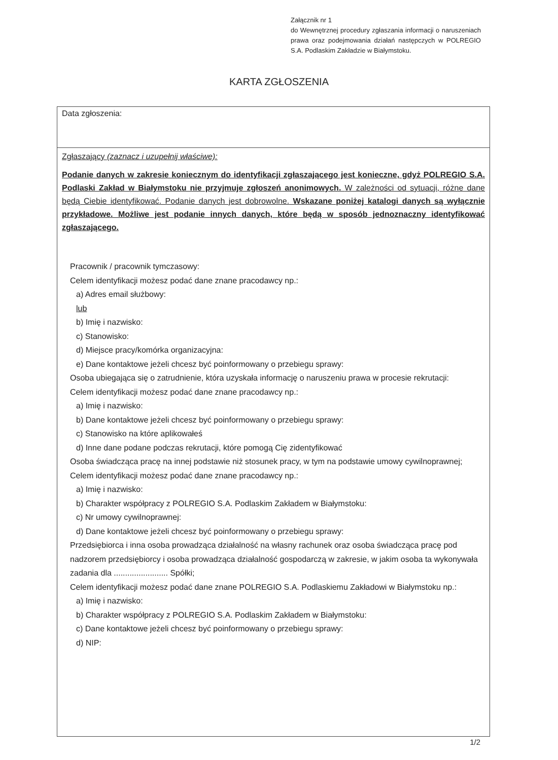Załącznik nr 1
do Wewnętrznej procedury zgłaszania informacji o naruszeniach prawa oraz podejmowania działań następczych w POLREGIO S.A. Podlaskim Zakładzie w Białymstoku.
KARTA ZGŁOSZENIA
Data zgłoszenia:
Zgłaszający (zaznacz i uzupełnij właściwe):
Podanie danych w zakresie koniecznym do identyfikacji zgłaszającego jest konieczne, gdyż POLREGIO S.A. Podlaski Zakład w Białymstoku nie przyjmuje zgłoszeń anonimowych. W zależności od sytuacji, różne dane będą Ciebie identyfikować. Podanie danych jest dobrowolne. Wskazane poniżej katalogi danych są wyłącznie przykładowe. Możliwe jest podanie innych danych, które będą w sposób jednoznaczny identyfikować zgłaszającego.
Pracownik / pracownik tymczasowy:
Celem identyfikacji możesz podać dane znane pracodawcy np.:
a) Adres email służbowy:
lub
b) Imię i nazwisko:
c) Stanowisko:
d) Miejsce pracy/komórka organizacyjna:
e) Dane kontaktowe jeżeli chcesz być poinformowany o przebiegu sprawy:
Osoba ubiegająca się o zatrudnienie, która uzyskała informację o naruszeniu prawa w procesie rekrutacji:
Celem identyfikacji możesz podać dane znane pracodawcy np.:
a) Imię i nazwisko:
b) Dane kontaktowe jeżeli chcesz być poinformowany o przebiegu sprawy:
c) Stanowisko na które aplikowałeś
d) Inne dane podane podczas rekrutacji, które pomogą Cię zidentyfikować
Osoba świadcząca pracę na innej podstawie niż stosunek pracy, w tym na podstawie umowy cywilnoprawnej;
Celem identyfikacji możesz podać dane znane pracodawcy np.:
a) Imię i nazwisko:
b) Charakter współpracy z POLREGIO S.A. Podlaskim Zakładem w Białymstoku:
c) Nr umowy cywilnoprawnej:
d) Dane kontaktowe jeżeli chcesz być poinformowany o przebiegu sprawy:
Przedsiębiorca i inna osoba prowadząca działalność na własny rachunek oraz osoba świadcząca pracę pod nadzorem przedsiębiorcy i osoba prowadząca działalność gospodarczą w zakresie, w jakim osoba ta wykonywała zadania dla ........................ Spółki;
Celem identyfikacji możesz podać dane znane POLREGIO S.A. Podlaskiemu Zakładowi w Białymstoku np.:
a) Imię i nazwisko:
b) Charakter współpracy z POLREGIO S.A. Podlaskim Zakładem w Białymstoku:
c) Dane kontaktowe jeżeli chcesz być poinformowany o przebiegu sprawy:
d) NIP:
1/2